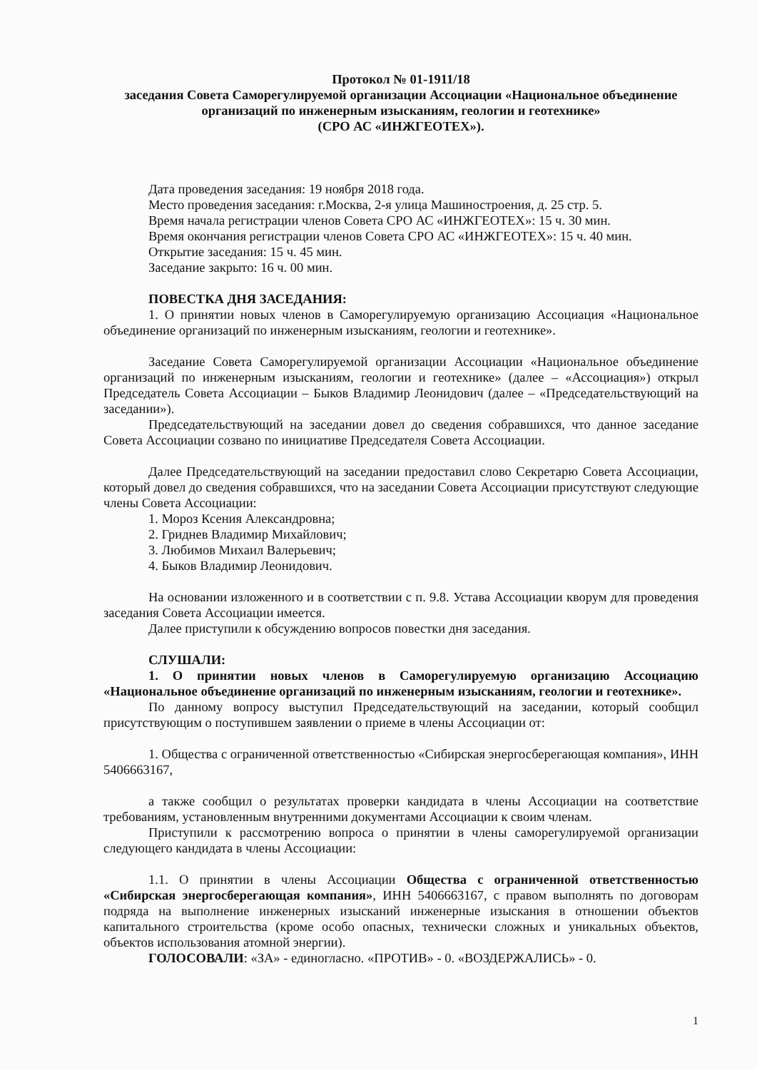Протокол № 01-1911/18
заседания Совета Саморегулируемой организации Ассоциации «Национальное объединение организаций по инженерным изысканиям, геологии и геотехнике»
(СРО АС «ИНЖГЕОТЕХ»).
Дата проведения заседания: 19 ноября 2018 года.
Место проведения заседания: г.Москва, 2-я улица Машиностроения, д. 25 стр. 5.
Время начала регистрации членов Совета СРО АС «ИНЖГЕОТЕХ»: 15 ч. 30 мин.
Время окончания регистрации членов Совета СРО АС «ИНЖГЕОТЕХ»: 15 ч. 40 мин.
Открытие заседания: 15 ч. 45 мин.
Заседание закрыто: 16 ч. 00 мин.
ПОВЕСТКА ДНЯ ЗАСЕДАНИЯ:
1. О принятии новых членов в Саморегулируемую организацию Ассоциация «Национальное объединение организаций по инженерным изысканиям, геологии и геотехнике».
Заседание Совета Саморегулируемой организации Ассоциации «Национальное объединение организаций по инженерным изысканиям, геологии и геотехнике» (далее – «Ассоциация») открыл Председатель Совета Ассоциации – Быков Владимир Леонидович (далее – «Председательствующий на заседании»).
Председательствующий на заседании довел до сведения собравшихся, что данное заседание Совета Ассоциации созвано по инициативе Председателя Совета Ассоциации.
Далее Председательствующий на заседании предоставил слово Секретарю Совета Ассоциации, который довел до сведения собравшихся, что на заседании Совета Ассоциации присутствуют следующие члены Совета Ассоциации:
1. Мороз Ксения Александровна;
2. Гриднев Владимир Михайлович;
3. Любимов Михаил Валерьевич;
4. Быков Владимир Леонидович.
На основании изложенного и в соответствии с п. 9.8. Устава Ассоциации кворум для проведения заседания Совета Ассоциации имеется.
Далее приступили к обсуждению вопросов повестки дня заседания.
СЛУШАЛИ:
1. О принятии новых членов в Саморегулируемую организацию Ассоциацию «Национальное объединение организаций по инженерным изысканиям, геологии и геотехнике».
По данному вопросу выступил Председательствующий на заседании, который сообщил присутствующим о поступившем заявлении о приеме в члены Ассоциации от:
1. Общества с ограниченной ответственностью «Сибирская энергосберегающая компания», ИНН 5406663167,
а также сообщил о результатах проверки кандидата в члены Ассоциации на соответствие требованиям, установленным внутренними документами Ассоциации к своим членам.
Приступили к рассмотрению вопроса о принятии в члены саморегулируемой организации следующего кандидата в члены Ассоциации:
1.1. О принятии в члены Ассоциации Общества с ограниченной ответственностью «Сибирская энергосберегающая компания», ИНН 5406663167, с правом выполнять по договорам подряда на выполнение инженерных изысканий инженерные изыскания в отношении объектов капитального строительства (кроме особо опасных, технически сложных и уникальных объектов, объектов использования атомной энергии).
ГОЛОСОВАЛИ: «ЗА» - единогласно. «ПРОТИВ» - 0. «ВОЗДЕРЖАЛИСЬ» - 0.
1